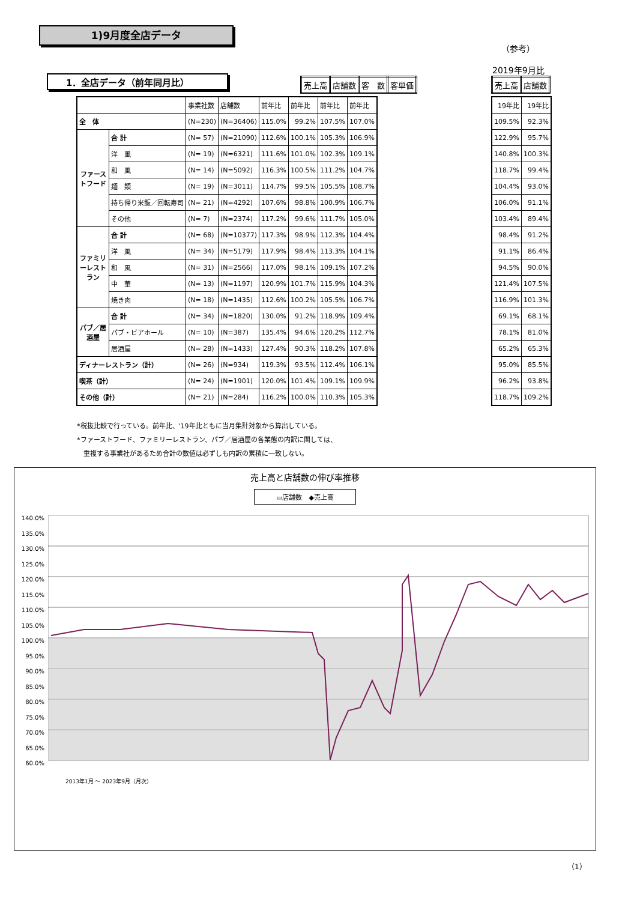1)9月度全店データ
（参考）
2019年9月比
1．全店データ（前年同月比）
| 売上高 | 店舗数 | 客 数 | 客単価 |
| --- | --- | --- | --- |
| 売上高 | 店舗数 |
| --- | --- |
| | | 事業社数 | 店舗数 | 前年比 | 前年比 | 前年比 | 前年比 |
| 全 体 | | (N=230) | (N=36406) | 115.0% | 99.2% | 107.5% | 107.0% |
| ファーストフード | 合 計 | (N= 57) | (N=21090) | 112.6% | 100.1% | 105.3% | 106.9% |
| | 洋 風 | (N= 19) | (N=6321) | 111.6% | 101.0% | 102.3% | 109.1% |
| | 和 風 | (N= 14) | (N=5092) | 116.3% | 100.5% | 111.2% | 104.7% |
| | 麺 類 | (N= 19) | (N=3011) | 114.7% | 99.5% | 105.5% | 108.7% |
| | 持ち帰り米飯／回転寿司 | (N= 21) | (N=4292) | 107.6% | 98.8% | 100.9% | 106.7% |
| | その他 | (N= 7) | (N=2374) | 117.2% | 99.6% | 111.7% | 105.0% |
| ファミリーレストラン | 合 計 | (N= 68) | (N=10377) | 117.3% | 98.9% | 112.3% | 104.4% |
| | 洋 風 | (N= 34) | (N=5179) | 117.9% | 98.4% | 113.3% | 104.1% |
| | 和 風 | (N= 31) | (N=2566) | 117.0% | 98.1% | 109.1% | 107.2% |
| | 中 華 | (N= 13) | (N=1197) | 120.9% | 101.7% | 115.9% | 104.3% |
| | 焼き肉 | (N= 18) | (N=1435) | 112.6% | 100.2% | 105.5% | 106.7% |
| パブ／居酒屋 | 合 計 | (N= 34) | (N=1820) | 130.0% | 91.2% | 118.9% | 109.4% |
| | パブ・ビアホール | (N= 10) | (N=387) | 135.4% | 94.6% | 120.2% | 112.7% |
| | 居酒屋 | (N= 28) | (N=1433) | 127.4% | 90.3% | 118.2% | 107.8% |
| ディナーレストラン（計） | | (N= 26) | (N=934) | 119.3% | 93.5% | 112.4% | 106.1% |
| 喫茶（計） | | (N= 24) | (N=1901) | 120.0% | 101.4% | 109.1% | 109.9% |
| その他（計） | | (N= 21) | (N=284) | 116.2% | 100.0% | 110.3% | 105.3% |
| 19年比 | 19年比 |
| 109.5% | 92.3% |
| 122.9% | 95.7% |
| 140.8% | 100.3% |
| 118.7% | 99.4% |
| 104.4% | 93.0% |
| 106.0% | 91.1% |
| 103.4% | 89.4% |
| 98.4% | 91.2% |
| 91.1% | 86.4% |
| 94.5% | 90.0% |
| 121.4% | 107.5% |
| 116.9% | 101.3% |
| 69.1% | 68.1% |
| 78.1% | 81.0% |
| 65.2% | 65.3% |
| 95.0% | 85.5% |
| 96.2% | 93.8% |
| 118.7% | 109.2% |
*税抜比較で行っている。前年比、'19年比ともに当月集計対象から算出している。
*ファーストフード、ファミリーレストラン、パブ／居酒屋の各業態の内訳に関しては、
　重複する事業社があるため合計の数値は必ずしも内訳の累積に一致しない。
売上高と店舗数の伸び率推移
▭店舗数　◆売上高
140.0%
135.0%
130.0%
125.0%
120.0%
115.0%
110.0%
105.0%
100.0%
95.0%
90.0%
85.0%
80.0%
75.0%
70.0%
65.0%
60.0%
2013年1月 〜 2023年9月（月次）
（1）